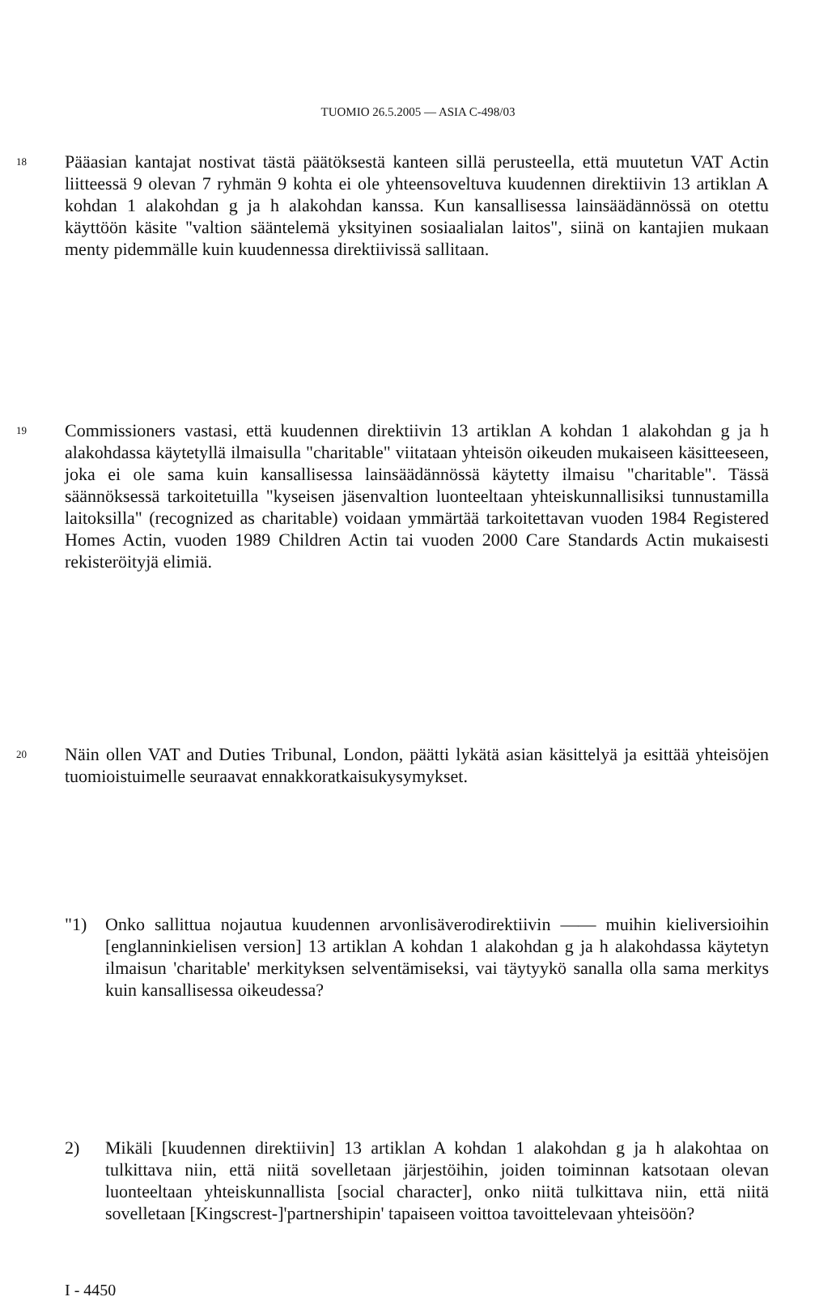TUOMIO 26.5.2005 — ASIA C-498/03
18 Pääasian kantajat nostivat tästä päätöksestä kanteen sillä perusteella, että muutetun VAT Actin liitteessä 9 olevan 7 ryhmän 9 kohta ei ole yhteensoveltuva kuudennen direktiivin 13 artiklan A kohdan 1 alakohdan g ja h alakohdan kanssa. Kun kansallisessa lainsäädännössä on otettu käyttöön käsite "valtion sääntelemä yksityinen sosiaalialan laitos", siinä on kantajien mukaan menty pidemmälle kuin kuudennessa direktiivissä sallitaan.
19 Commissioners vastasi, että kuudennen direktiivin 13 artiklan A kohdan 1 alakohdan g ja h alakohdassa käytetyllä ilmaisulla "charitable" viitataan yhteisön oikeuden mukaiseen käsitteeseen, joka ei ole sama kuin kansallisessa lainsäädännössä käytetty ilmaisu "charitable". Tässä säännöksessä tarkoitetuilla "kyseisen jäsenvaltion luonteeltaan yhteiskunnallisiksi tunnustamilla laitoksilla" (recognized as charitable) voidaan ymmärtää tarkoitettavan vuoden 1984 Registered Homes Actin, vuoden 1989 Children Actin tai vuoden 2000 Care Standards Actin mukaisesti rekisteröityjä elimiä.
20 Näin ollen VAT and Duties Tribunal, London, päätti lykätä asian käsittelyä ja esittää yhteisöjen tuomioistuimelle seuraavat ennakkoratkaisukysymykset.
"1) Onko sallittua nojautua kuudennen arvonlisäverodirektiivin —— muihin kieliversioihin [englanninkielisen version] 13 artiklan A kohdan 1 alakohdan g ja h alakohdassa käytetyn ilmaisun 'charitable' merkityksen selventämiseksi, vai täytyykö sanalla olla sama merkitys kuin kansallisessa oikeudessa?
2) Mikäli [kuudennen direktiivin] 13 artiklan A kohdan 1 alakohdan g ja h alakohtaa on tulkittava niin, että niitä sovelletaan järjestöihin, joiden toiminnan katsotaan olevan luonteeltaan yhteiskunnallista [social character], onko niitä tulkittava niin, että niitä sovelletaan [Kingscrest-]'partnershipin' tapaiseen voittoa tavoittelevaan yhteisöön?
I - 4450